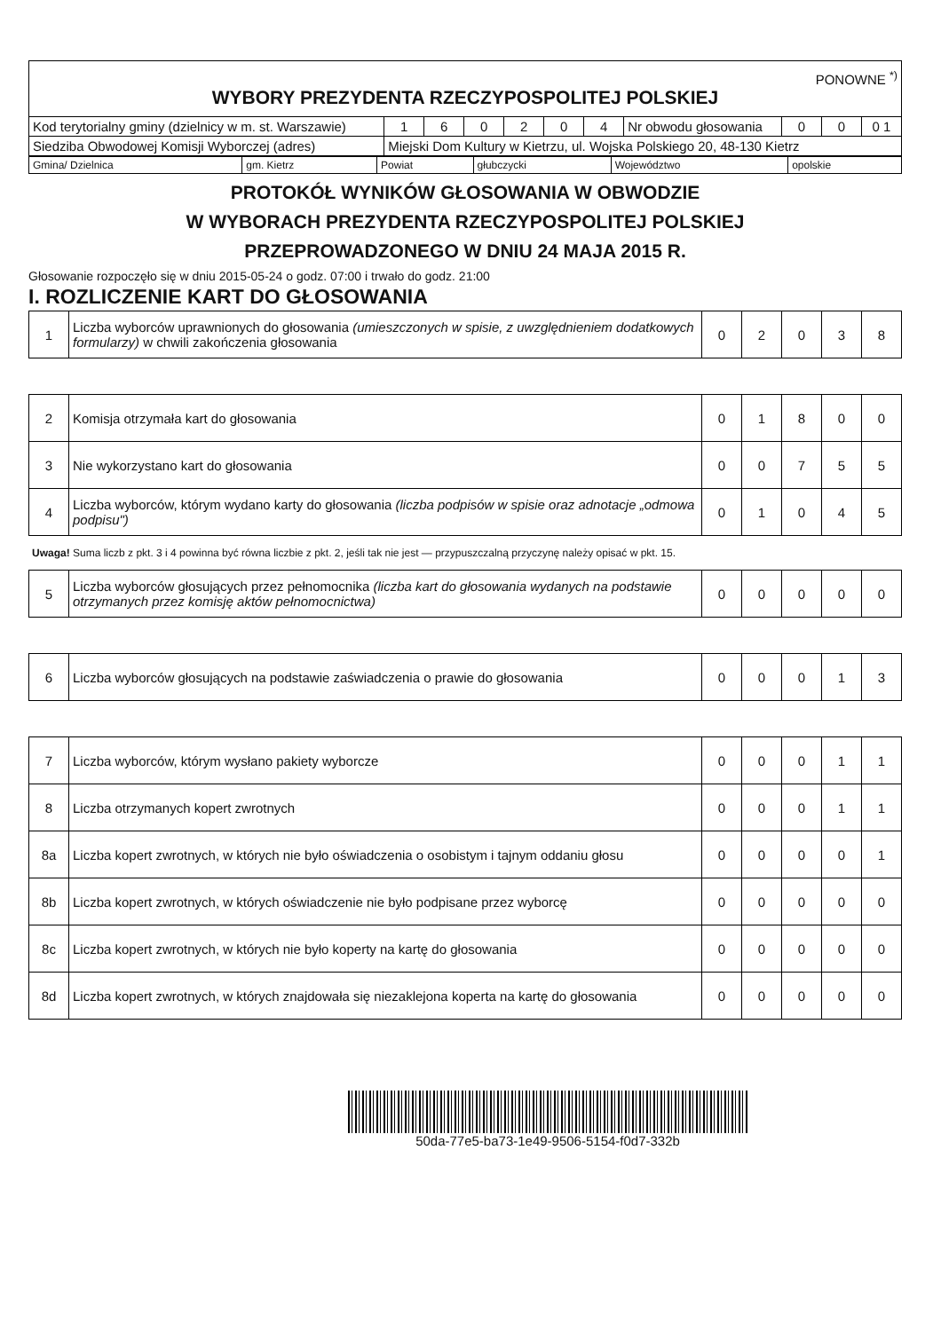| PONOWNE <sup>*)</sup> WYBORY PREZYDENTA RZECZYPOSPOLITEJ POLSKIEJ | | | | | | | | | | |
| Kod terytorialny gminy (dzielnicy w m. st. Warszawie) | 1 | 6 | 0 | 2 | 0 | 4 | Nr obwodu głosowania | 0 | 0 | 0 1 |
| Siedziba Obwodowej Komisji Wyborczej (adres) | Miejski Dom Kultury w Kietrzu, ul. Wojska Polskiego 20, 48-130 Kietrz | | | | | | | | | |
| Gmina/ Dzielnica | gm. Kietrz | Powiat | głubczycki | Województwo | opolskie |
PROTOKÓŁ WYNIKÓW GŁOSOWANIA W OBWODZIE
W WYBORACH PREZYDENTA RZECZYPOSPOLITEJ POLSKIEJ
PRZEPROWADZONEGO W DNIU 24 MAJA 2015 R.
Głosowanie rozpoczęło się w dniu 2015-05-24 o godz. 07:00 i trwało do godz. 21:00
I. ROZLICZENIE KART DO GŁOSOWANIA
| 1 | Liczba wyborców uprawnionych do głosowania (umieszczonych w spisie, z uwzględnieniem dodatkowych formularzy) w chwili zakończenia głosowania | 0 | 2 | 0 | 3 | 8 |
| 2 | Komisja otrzymała kart do głosowania | 0 | 1 | 8 | 0 | 0 |
| 3 | Nie wykorzystano kart do głosowania | 0 | 0 | 7 | 5 | 5 |
| 4 | Liczba wyborców, którym wydano karty do głosowania (liczba podpisów w spisie oraz adnotacje „odmowa podpisu") | 0 | 1 | 0 | 4 | 5 |
Uwaga! Suma liczb z pkt. 3 i 4 powinna być równa liczbie z pkt. 2, jeśli tak nie jest — przypuszczalną przyczynę należy opisać w pkt. 15.
| 5 | Liczba wyborców głosujących przez pełnomocnika (liczba kart do głosowania wydanych na podstawie otrzymanych przez komisję aktów pełnomocnictwa) | 0 | 0 | 0 | 0 | 0 |
| 6 | Liczba wyborców głosujących na podstawie zaświadczenia o prawie do głosowania | 0 | 0 | 0 | 1 | 3 |
| 7 | Liczba wyborców, którym wysłano pakiety wyborcze | 0 | 0 | 0 | 1 | 1 |
| 8 | Liczba otrzymanych kopert zwrotnych | 0 | 0 | 0 | 1 | 1 |
| 8a | Liczba kopert zwrotnych, w których nie było oświadczenia o osobistym i tajnym oddaniu głosu | 0 | 0 | 0 | 0 | 1 |
| 8b | Liczba kopert zwrotnych, w których oświadczenie nie było podpisane przez wyborcę | 0 | 0 | 0 | 0 | 0 |
| 8c | Liczba kopert zwrotnych, w których nie było koperty na kartę do głosowania | 0 | 0 | 0 | 0 | 0 |
| 8d | Liczba kopert zwrotnych, w których znajdowała się niezaklejona koperta na kartę do głosowania | 0 | 0 | 0 | 0 | 0 |
50da-77e5-ba73-1e49-9506-5154-f0d7-332b